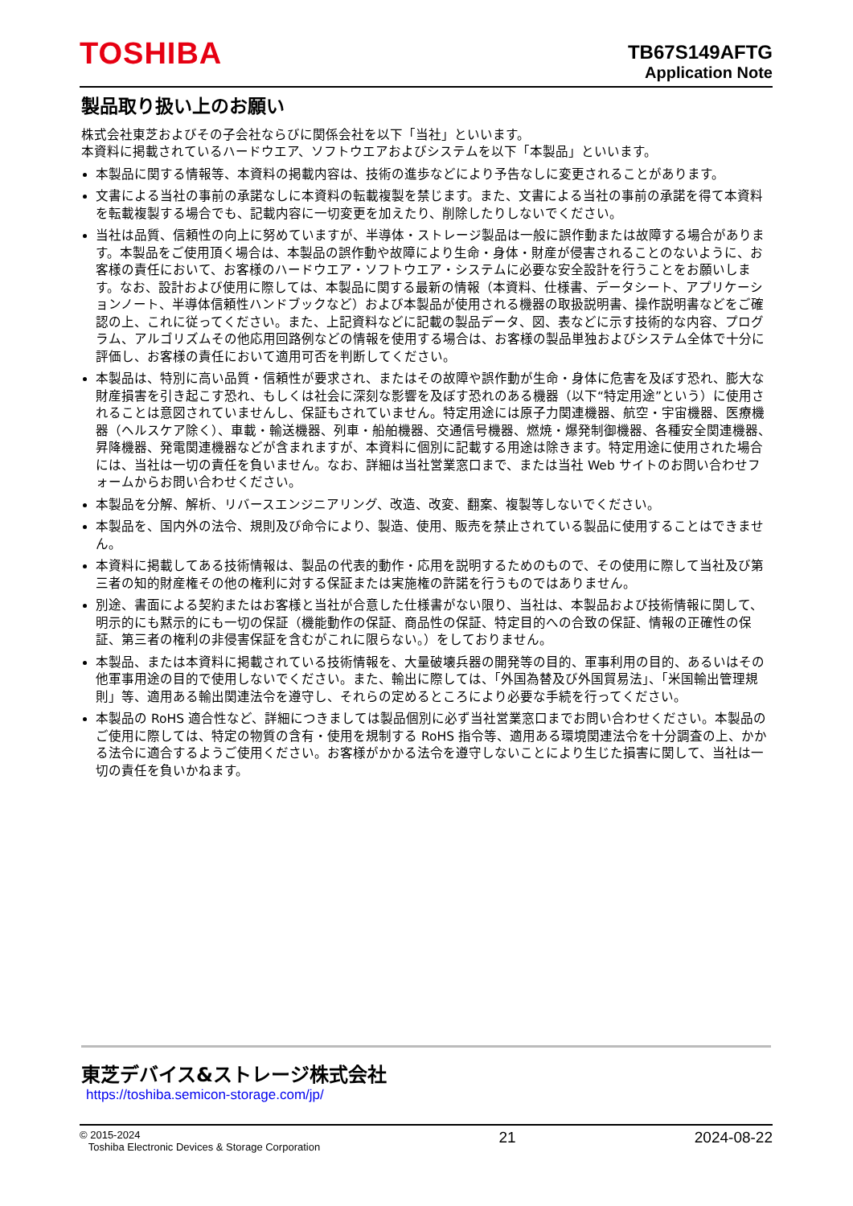TOSHIBA
TB67S149AFTG
Application Note
製品取り扱い上のお願い
株式会社東芝およびその子会社ならびに関係会社を以下「当社」といいます。
本資料に掲載されているハードウエア、ソフトウエアおよびシステムを以下「本製品」といいます。
本製品に関する情報等、本資料の掲載内容は、技術の進歩などにより予告なしに変更されることがあります。
文書による当社の事前の承諾なしに本資料の転載複製を禁じます。また、文書による当社の事前の承諾を得て本資料を転載複製する場合でも、記載内容に一切変更を加えたり、削除したりしないでください。
当社は品質、信頼性の向上に努めていますが、半導体・ストレージ製品は一般に誤作動または故障する場合があります。本製品をご使用頂く場合は、本製品の誤作動や故障により生命・身体・財産が侵害されることのないように、お客様の責任において、お客様のハードウエア・ソフトウエア・システムに必要な安全設計を行うことをお願いします。なお、設計および使用に際しては、本製品に関する最新の情報（本資料、仕様書、データシート、アプリケーションノート、半導体信頼性ハンドブックなど）および本製品が使用される機器の取扱説明書、操作説明書などをご確認の上、これに従ってください。また、上記資料などに記載の製品データ、図、表などに示す技術的な内容、プログラム、アルゴリズムその他応用回路例などの情報を使用する場合は、お客様の製品単独およびシステム全体で十分に評価し、お客様の責任において適用可否を判断してください。
本製品は、特別に高い品質・信頼性が要求され、またはその故障や誤作動が生命・身体に危害を及ぼす恐れ、膨大な財産損害を引き起こす恐れ、もしくは社会に深刻な影響を及ぼす恐れのある機器（以下“特定用途”という）に使用されることは意図されていませんし、保証もされていません。特定用途には原子力関連機器、航空・宇宙機器、医療機器（ヘルスケア除く）、車載・輸送機器、列車・船舶機器、交通信号機器、燃焼・爆発制御機器、各種安全関連機器、昇降機器、発電関連機器などが含まれますが、本資料に個別に記載する用途は除きます。特定用途に使用された場合には、当社は一切の責任を負いません。なお、詳細は当社営業窓口まで、または当社 Web サイトのお問い合わせフォームからお問い合わせください。
本製品を分解、解析、リバースエンジニアリング、改造、改変、翻案、複製等しないでください。
本製品を、国内外の法令、規則及び命令により、製造、使用、販売を禁止されている製品に使用することはできません。
本資料に掲載してある技術情報は、製品の代表的動作・応用を説明するためのもので、その使用に際して当社及び第三者の知的財産権その他の権利に対する保証または実施権の許諾を行うものではありません。
別途、書面による契約またはお客様と当社が合意した仕様書がない限り、当社は、本製品および技術情報に関して、明示的にも黙示的にも一切の保証（機能動作の保証、商品性の保証、特定目的への合致の保証、情報の正確性の保証、第三者の権利の非侵害保証を含むがこれに限らない。）をしておりません。
本製品、または本資料に掲載されている技術情報を、大量破壊兵器の開発等の目的、軍事利用の目的、あるいはその他軍事用途の目的で使用しないでください。また、輸出に際しては、「外国為替及び外国貿易法」、「米国輸出管理規則」等、適用ある輸出関連法令を遵守し、それらの定めるところにより必要な手続を行ってください。
本製品の RoHS 適合性など、詳細につきましては製品個別に必ず当社営業窓口までお問い合わせください。本製品のご使用に際しては、特定の物質の含有・使用を規制する RoHS 指令等、適用ある環境関連法令を十分調査の上、かかる法令に適合するようご使用ください。お客様がかかる法令を遵守しないことにより生じた損害に関して、当社は一切の責任を負いかねます。
東芝デバイス&ストレージ株式会社
https://toshiba.semicon-storage.com/jp/
© 2015-2024
Toshiba Electronic Devices & Storage Corporation
21 2024-08-22